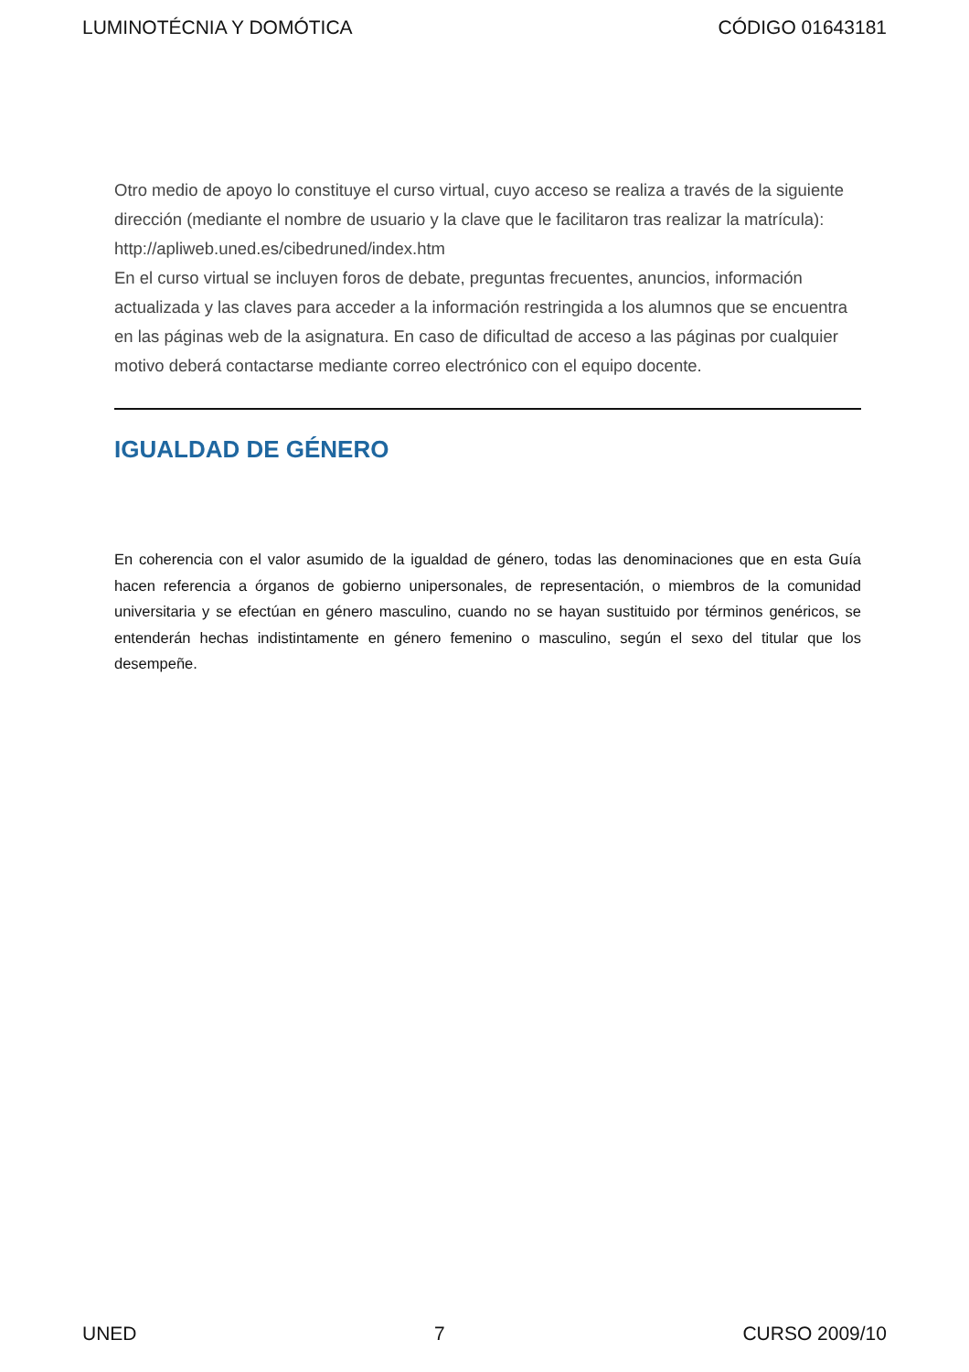LUMINOTÉCNIA Y DOMÓTICA CÓDIGO 01643181
Otro medio de apoyo lo constituye el curso virtual, cuyo acceso se realiza a través de la siguiente dirección (mediante el nombre de usuario y la clave que le facilitaron tras realizar la matrícula):
http://apliweb.uned.es/cibedruned/index.htm
En el curso virtual se incluyen foros de debate, preguntas frecuentes, anuncios, información actualizada y las claves para acceder a la información restringida a los alumnos que se encuentra en las páginas web de la asignatura. En caso de dificultad de acceso a las páginas por cualquier motivo deberá contactarse mediante correo electrónico con el equipo docente.
IGUALDAD DE GÉNERO
En coherencia con el valor asumido de la igualdad de género, todas las denominaciones que en esta Guía hacen referencia a órganos de gobierno unipersonales, de representación, o miembros de la comunidad universitaria y se efectúan en género masculino, cuando no se hayan sustituido por términos genéricos, se entenderán hechas indistintamente en género femenino o masculino, según el sexo del titular que los desempeñe.
UNED 7 CURSO 2009/10